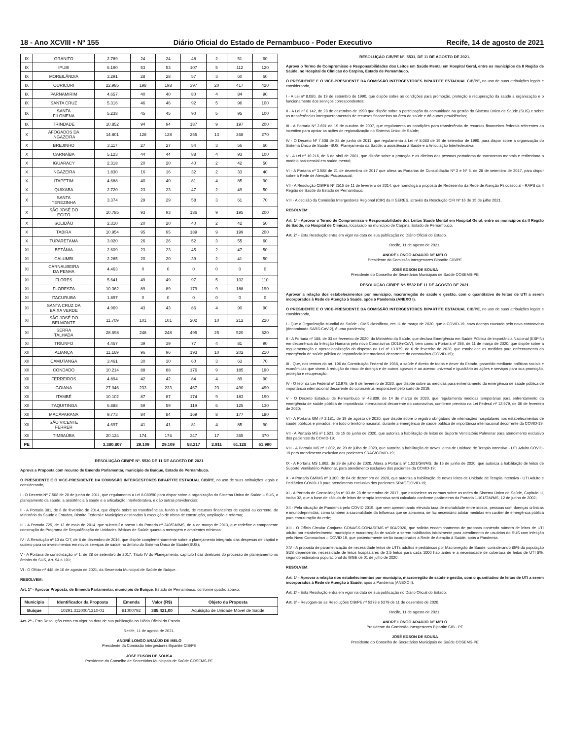18 - Ano XCVIII • Nº 155 Diário Oficial do Estado de Pernambuco - Poder Executivo Recife, 14 de agosto de 2021
| IX | GRANITO | 2.789 | 24 | 24 | 48 | 2 | 51 | 60 |
| IX | IPUBI | 6.190 | 53 | 53 | 107 | 5 | 112 | 120 |
| IX | MOREILÂNDIA | 3.291 | 28 | 28 | 57 | 3 | 60 | 60 |
| IX | OURICURI | 22.985 | 198 | 198 | 397 | 20 | 417 | 420 |
| IX | PARNAMIRIM | 4.657 | 40 | 40 | 80 | 4 | 84 | 90 |
| IX | SANTA CRUZ | 5.316 | 46 | 46 | 92 | 5 | 96 | 100 |
| IX | SANTA FILOMENA | 5.238 | 45 | 45 | 90 | 5 | 95 | 100 |
| IX | TRINDADE | 10.852 | 94 | 94 | 187 | 9 | 197 | 200 |
| X | AFOGADOS DA INGAZEIRA | 14.801 | 128 | 128 | 255 | 13 | 268 | 270 |
| X | BREJINHO | 3.117 | 27 | 27 | 54 | 3 | 56 | 60 |
| X | CARNAÍBA | 5.123 | 44 | 44 | 88 | 4 | 93 | 100 |
| X | IGUARACY | 2.318 | 20 | 20 | 40 | 2 | 42 | 50 |
| X | INGAZEIRA | 1.830 | 16 | 16 | 32 | 2 | 33 | 40 |
| X | ITAPETIM | 4.688 | 40 | 40 | 81 | 4 | 85 | 90 |
| X | QUIXABA | 2.720 | 23 | 23 | 47 | 2 | 49 | 50 |
| X | SANTA TEREZINHA | 3.374 | 29 | 29 | 58 | 3 | 61 | 70 |
| X | SÃO JOSÉ DO EGITO | 10.785 | 93 | 93 | 186 | 9 | 195 | 200 |
| X | SOLIDÃO | 2.310 | 20 | 20 | 40 | 2 | 42 | 50 |
| X | TABIRA | 10.954 | 95 | 95 | 189 | 9 | 199 | 200 |
| X | TUPARETAMA | 3.020 | 26 | 26 | 52 | 3 | 55 | 60 |
| XI | BETÂNIA | 2.609 | 23 | 23 | 45 | 2 | 47 | 50 |
| XI | CALUMBI | 2.285 | 20 | 20 | 39 | 2 | 41 | 50 |
| XI | CARNAUBEIRA DA PENHA | 4.463 | 0 | 0 | 0 | 0 | 0 | 0 |
| XI | FLORES | 5.641 | 49 | 49 | 97 | 5 | 102 | 110 |
| XI | FLORESTA | 10.362 | 89 | 89 | 179 | 9 | 188 | 190 |
| XI | ITACURUBA | 1.897 | 0 | 0 | 0 | 0 | 0 | 0 |
| XI | SANTA CRUZ DA BAIXA VERDE | 4.969 | 43 | 43 | 86 | 4 | 90 | 90 |
| XI | SÃO JOSÉ DO BELMONTE | 11.709 | 101 | 101 | 202 | 10 | 212 | 220 |
| XI | SERRA TALHADA | 28.698 | 248 | 248 | 495 | 25 | 520 | 520 |
| XI | TRIUNFO | 4.467 | 39 | 39 | 77 | 4 | 81 | 90 |
| XII | ALIANÇA | 11.169 | 96 | 96 | 193 | 10 | 202 | 210 |
| XII | CAMUTANGA | 3.461 | 30 | 30 | 60 | 3 | 63 | 70 |
| XII | CONDADO | 10.214 | 88 | 88 | 176 | 9 | 185 | 190 |
| XII | FERREIROS | 4.894 | 42 | 42 | 84 | 4 | 89 | 90 |
| XII | GOIANA | 27.046 | 233 | 233 | 467 | 23 | 490 | 490 |
| XII | ITAMBÉ | 10.102 | 87 | 87 | 174 | 9 | 183 | 190 |
| XII | ITAQUITINGA | 6.888 | 59 | 59 | 119 | 6 | 125 | 130 |
| XII | MACAPARANA | 9.773 | 84 | 84 | 169 | 8 | 177 | 180 |
| XII | SÃO VICENTE FERRER | 4.697 | 41 | 41 | 81 | 4 | 85 | 90 |
| XII | TIMBAÚBA | 20.124 | 174 | 174 | 347 | 17 | 365 | 370 |
| PE | | 3.380.807 | 29.109 | 29.109 | 58.217 | 2.911 | 61.128 | 61.990 |
RESOLUÇÃO CIB/PE Nº. 5530 DE 11 DE AGOSTO DE 2021
Aprova a Proposta com recurso de Emenda Parlamentar, município de Buíque, Estado de Pernambuco.
O PRESIDENTE E O VICE-PRESIDENTE DA COMISSÃO INTERGESTORES BIPARTITE ESTADUAL CIB/PE, no uso de suas atribuições legais e considerando,
I - O Decreto Nº 7.508 de 28 de junho de 2011, que regulamenta a Lei 8.080/90 para dispor sobre a organização do Sistema Único de Saúde – SUS, o planejamento da saúde, a assistência à saúde e a articulação Interfederativa, e dão outras providencias;
II - A Portaria 381, de 6 de fevereiro de 2014, que dispõe sobre as transferências, fundo a fundo, de recursos financeiros de capital ou corrente, do Ministério da Saúde a Estados, Distrito Federal e Municípios destinados à execução de obras de construção, ampliação e reforma;
III - A Portaria 725, de 12 de maio de 2014, que substituí o anexo I da Portaria nº 340/GM/MS, de 4 de março de 2013, que redefine o componente construção do Programa de Requalificação de Unidades Básicas de Saúde quanto a metragem e ambientes mínimos;
IV - A Resolução nº 10 da CIT, de 8 de dezembro de 2016, que dispõe complementarmente sobre o planejamento integrado das despesas de capital e custeio para os investimentos em novos serviços de saúde no âmbito do Sistema Único de Saúde!(SUS);
V - A Portaria de consolidação nº 1, de 28 de setembro de 2017, Título IV do Planejamento, capítulo I das diretrizes do processo de planejamento no âmbito do SUS, Art. 94 a 101;
VI - O Ofício nº 448 de 10 de agosto de 2021, da Secretaria Municipal de Saúde de Buíque.
RESOLVEM:
Art. 1º - Aprovar Proposta, de Emenda Parlamentar, município de Buíque, Estado de Pernambuco, conforme quadro abaixo:
| Município | Identificador da Proposta | Emenda | Valor (R$) | Objeto da Proposta |
| --- | --- | --- | --- | --- |
| Buíque | 10291.311000/1210-01 | 81000792 | 385.421,00 | Aquisição de Unidade Móvel de Saúde |
Art. 2º - Esta Resolução entra em vigor na data de sua publicação no Diário Oficial do Estado.
Recife, 11 de agosto de 2021.
ANDRÉ LONGO ARAÚJO DE MELO
Presidente da Comissão Intergestores Bipartite CIB/PE
JOSÉ EDSON DE SOUSA
Presidente do Conselho de Secretários Municipais de Saúde COSEMS-PE
RESOLUÇÃO CIB/PE Nº. 5531, DE 11 DE AGOSTO DE 2021.
Aprova o Termo de Compromisso e Responsabilidades dos Leitos em Saúde Mental em Hospital Geral, entre os municípios da II Região de Saúde, no Hospital de Clínicas do Carpina, Estado de Pernambuco.
O PRESIDENTE E O VICE-PRESIDENTE DA COMISSÃO INTERGESTORES BIPARTITE ESTADUAL CIB/PE, no uso de suas atribuições legais e considerando,
I - A Lei nº 8.080, de 19 de setembro de 1990, que dispõe sobre as condições para promoção, proteção e recuperação da saúde a organização e o funcionamento dos serviços correspondentes;
II - A Lei nº 8.142, de 28 de dezembro de 1990 que dispõe sobre a participação da comunidade na gestão do Sistema Único de Saúde (SUS) e sobre as transferências intergovernamentais de recursos financeiros na área da saúde e dá outras providências;
III - A Portaria Nº 2.691 de 19 de outubro de 2007, que regulamenta as condições para transferência de recursos financeiros federais referentes ao incentivo para apoiar as ações de regionalização no Sistema Único de Saúde;
IV - O Decreto Nº 7.508 de 28 de junho de 2011, que regulamenta a Lei nº 8.080 de 19 de setembor de 1990, para dispor sobre a organização do Sistema Único de Saúde -SUS, Planejamento da Saúde, a assistência à Saúde e a Articulação Interfederativa;
V - A Lei nº 10.216, de 6 de abril de 2001, que dispõe sobre a proteção e os direitos das pessoas portadoras de transtornos mentais e redireciona o modelo assistencial em saúde mental;
VI - A Portaria nº 3.588 de 21 de dezembro de 2017 que altera as Portarias de Consolidação Nº 3 e Nº 6, de 28 de setembro de 2017, para dispor sobre a Rede de Atenção Psicossocial;
VII - A Resolução CIB/PE Nº 2515 de 11 de fevereiro de 2014, que homologa a proposta de Redesenho da Rede de Atenção Psicossocial - RAPS da II Região de Saúde do Estado de Pernambuco;
VIII - A decisão da Comissão Intergestores Regional (CIR) da II GERES, através da Resolução CIR Nº 16 de 15 de julho 2021,
RESOLVEM:
Art. 1º - Aprovar o Termo de Compromisso e Responsabilidade dos Leitos Saúde Mental em Hospital Geral, entre os municípios da II Região de Saúde, no Hospital de Clínicas, localizado no município de Carpina, Estado de Pernambuco.
Art. 2º - Esta Resolução entra em vigor na data de sua publicação no Diário Oficial do Estado.
Recife, 11 de agosto de 2021.
ANDRÉ LONGO ARAÚJO DE MELO
Presidente da Comissão Intergestores Bipartite CIB/PE
JOSÉ EDSON DE SOUSA
Presidente do Conselho de Secretários Municipais de Saúde COSEMS-PE
RESOLUÇÃO CIB/PE Nº. 5532 DE 11 DE AGOSTO DE 2021.
Aprovar a relação dos estabelecimentos por município, macrorregião de saúde e gestão, com o quantitativo de leitos de UTI a serem incorporados à Rede de Atenção à Saúde, após a Pandemia (ANEXO I).
O PRESIDENTE E O VICE-PRESIDENTE DA COMISSÃO INTERGESTORES BIPARTITE ESTADUAL CIB/PE, no uso de suas atribuições legais e considerando,
I - Que a Organização Mundial da Saúde - OMS classificou, em 11 de março de 2020, que o COVID-19, nova doença causada pelo novo coronavírus (denominado SARS-CoV-2), é uma pandemia;
II - A Portaria nº 188, de 03 de fevereiro de 2020, do Ministério da Saúde, que declara Emergência em Saúde Pública de importância Nacional (ESPIN) em decorrência da Infecção Humana pelo novo Coronavírus (2019-nCoV), bem como a Portaria nº 356, de 11 de março de 2020, que dispõe sobre a regulamentação e operacionalização do disposto na Lei nº 13.979, de 6 de fevereiro de 2020, que estabelece as medidas para enfrentamento da emergência de saúde pública de importância internacional decorrente do coronavírus (COVID-19);
III - Que, nos termos do art. 196 da Constituição Federal de 1988, a saúde é direito de todos e dever do Estado, garantido mediante políticas sociais e econômicas que visem à redução do risco de doença e de outros agravos e ao acesso universal e igualitário às ações e serviços para sua promoção, proteção e recuperação;
IV - O teor da Lei Federal nº 13.979, de 6 de fevereiro de 2020, que dispõe sobre as medidas para enfrentamento da emergência de saúde pública de importância internacional decorrente do coronavírus responsável pelo surto de 2019;
V - O Decreto Estadual de Pernambuco nº 48.809, de 14 de março de 2020, que regulamenta medidas temporárias para enfrentamento da emergência de saúde pública de importância internacional decorrente do coronavírus, conforme previsto na Lei Federal nº 13.979, de 06 de fevereiro de 2020;
VI - A Portaria GM nº 2.181, de 19 de agosto de 2020, que dispõe sobre o registro obrigatório de internações hospitalares nos estabelecimentos de saúde públicos e privados, em todo o território nacional, durante a emergência de saúde pública de importância internacional decorrente da COVID-19;
VII - A Portaria MS nº 1.521, de 15 de junho de 2020, que autoriza a habilitação de leitos de Suporte Ventilatório Pulmonar para atendimento exclusivo dos pacientes da COVID-19;
VIII - A Portaria MS nº 1.802, de 20 de julho de 2020, que autoriza a habilitação de novos leitos de Unidade de Terapia Intensiva - UTI Adulto COVID-19 para atendimento exclusivo dos pacientes SRAG/COVID-19;
IX - A Portaria MS 1.862, de 29 de julho de 2020, Altera a Portaria nº 1.521/GM/MS, de 15 de junho de 2020, que autoriza a habilitação de leitos de Suporte Ventilatório Pulmonar, para atendimento exclusivo dos pacientes da COVID-19;
X - A Portaria GM/MS nº 3.300, de 04 de dezembro de 2020, que autoriza a habilitação de novos leitos de Unidade de Terapia Intensiva - UTI Adulto e Pediátrico COVID-19 para atendimento exclusivo dos pacientes SRAG/COVID-19;
XI - A Portaria de Consolidação n° 03 de 28 de setembro de 2017, que estabelece as normas sobre as redes do Sistema Único de Saúde, Capítulo III, inciso 02, que a base de cálculo de leitos de terapia intensiva será calculada conforme parâmetros da Portaria 1.101/GM/MS, 12 de junho de 2002;
XII - Pela situação de Pandemia pelo COVID 2019, que vem apresentando elevada taxa de mortalidade entre idosos, pessoas com doenças crônicas e imunodeprimidas, como também a sazonalidade da Influenza que se aproxima, se faz necessário adotar medidas em caráter de emergência pública para estruturação da rede;
XIII - O Ofício Circular Conjunto CONASS-CONASEMS nº 004/2020, que solicita encaminhamento de proposta contendo número de leitos de UTI adulto por estabelecimento, município e macrorregião de saúde a serem habilitados inicialmente para atendimento de usuários do SUS com infecção pelo Novo Coronavírus – COVID 19, que posteriormente serão incorporados a Rede de Atenção à Saúde, após a Pandemia.
XIV - A proposta de parametrização de necessidade leitos de UTI's adultos e pediátricos por Macrorregião de Saúde, considerando 85% da população SUS dependente, necessidade de leitos hospitalares de 2,5 leitos para cada 1000 habitantes e a necessidade de cobertura de leitos de UTI 8%, segundo estimativa populacional do IBGE de 01 de julho de 2020.
RESOLVEM:
Art. 1º - Aprovar a relação dos estabelecimentos por município, macrorregião de saúde e gestão, com o quantitativo de leitos de UTI a serem incorporados à Rede de Atenção à Saúde, após a Pandemia (ANEXO I).
Art. 2º - Esta Resolução entra em vigor na data de sua publicação no Diário Oficial do Estado.
Art. 3º - Revogam-se as Resoluções CIB/PE nº 5378 e 5379 de 11 de dezembro de 2020.
Recife, 11 de agosto de 2021.
ANDRÉ LONGO ARAÚJO DE MELO
Presidente da Comissão Intergestores Bipartite CIB - PE
JOSÉ EDSON DE SOUSA
Presidente do Conselho de Secretários Municipais de Saúde COSEMS-PE